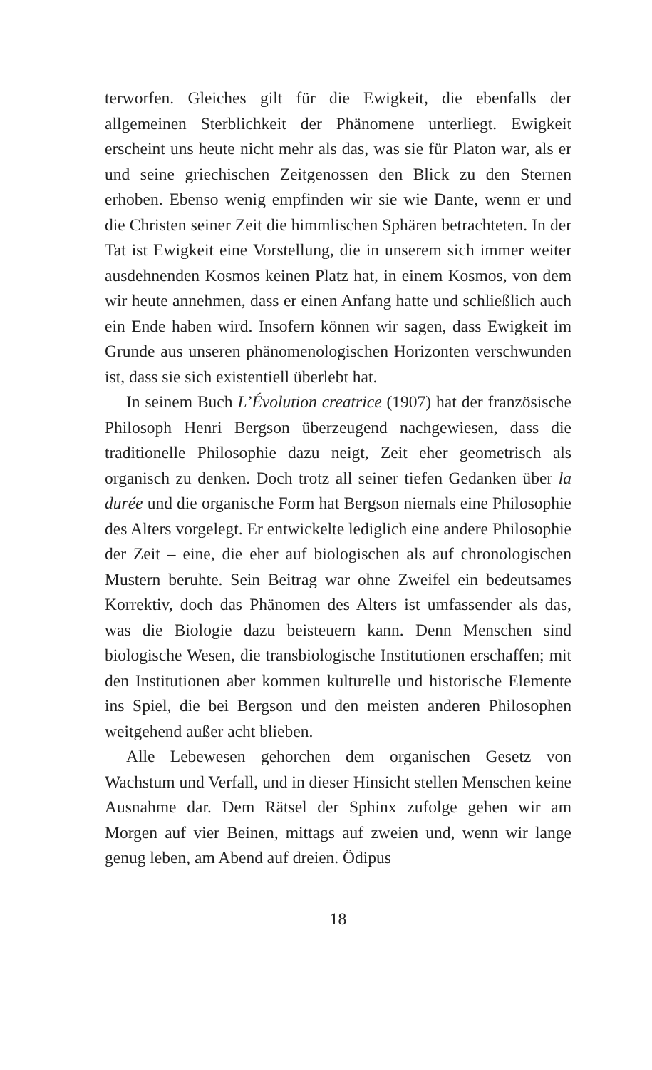terworfen. Gleiches gilt für die Ewigkeit, die ebenfalls der allgemeinen Sterblichkeit der Phänomene unterliegt. Ewigkeit erscheint uns heute nicht mehr als das, was sie für Platon war, als er und seine griechischen Zeitgenossen den Blick zu den Sternen erhoben. Ebenso wenig empfinden wir sie wie Dante, wenn er und die Christen seiner Zeit die himmlischen Sphären betrachteten. In der Tat ist Ewigkeit eine Vorstellung, die in unserem sich immer weiter ausdehnenden Kosmos keinen Platz hat, in einem Kosmos, von dem wir heute annehmen, dass er einen Anfang hatte und schließlich auch ein Ende haben wird. Insofern können wir sagen, dass Ewigkeit im Grunde aus unseren phänomenologischen Horizonten verschwunden ist, dass sie sich existentiell überlebt hat.
In seinem Buch L’Évolution creatrice (1907) hat der französische Philosoph Henri Bergson überzeugend nachgewiesen, dass die traditionelle Philosophie dazu neigt, Zeit eher geometrisch als organisch zu denken. Doch trotz all seiner tiefen Gedanken über la durée und die organische Form hat Bergson niemals eine Philosophie des Alters vorgelegt. Er entwickelte lediglich eine andere Philosophie der Zeit – eine, die eher auf biologischen als auf chronologischen Mustern beruhte. Sein Beitrag war ohne Zweifel ein bedeutsames Korrektiv, doch das Phänomen des Alters ist umfassender als das, was die Biologie dazu beisteuern kann. Denn Menschen sind biologische Wesen, die transbiologische Institutionen erschaffen; mit den Institutionen aber kommen kulturelle und historische Elemente ins Spiel, die bei Bergson und den meisten anderen Philosophen weitgehend außer acht blieben.
Alle Lebewesen gehorchen dem organischen Gesetz von Wachstum und Verfall, und in dieser Hinsicht stellen Menschen keine Ausnahme dar. Dem Rätsel der Sphinx zufolge gehen wir am Morgen auf vier Beinen, mittags auf zweien und, wenn wir lange genug leben, am Abend auf dreien. Ödipus
18